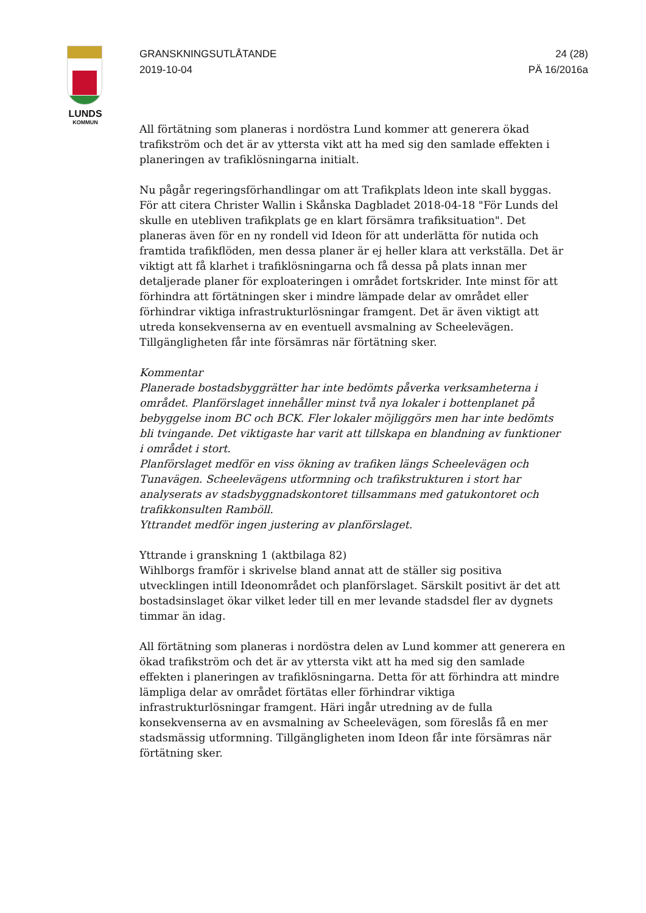LUNDS
KOMMUN
GRANSKNINGSUTLÅTANDE
2019-10-04
24 (28)
PÄ 16/2016a
All förtätning som planeras i nordöstra Lund kommer att generera ökad trafikström och det är av yttersta vikt att ha med sig den samlade effekten i planeringen av trafiklösningarna initialt.
Nu pågår regeringsförhandlingar om att Trafikplats ldeon inte skall byggas. För att citera Christer Wallin i Skånska Dagbladet 2018-04-18 "För Lunds del skulle en utebliven trafikplats ge en klart försämra trafiksituation". Det planeras även för en ny rondell vid Ideon för att underlätta för nutida och framtida trafikflöden, men dessa planer är ej heller klara att verkställa. Det är viktigt att få klarhet i trafiklösningarna och få dessa på plats innan mer detaljerade planer för exploateringen i området fortskrider. Inte minst för att förhindra att förtätningen sker i mindre lämpade delar av området eller förhindrar viktiga infrastrukturlösningar framgent. Det är även viktigt att utreda konsekvenserna av en eventuell avsmalning av Scheelevägen. Tillgängligheten får inte försämras när förtätning sker.
Kommentar
Planerade bostadsbyggrätter har inte bedömts påverka verksamheterna i området. Planförslaget innehåller minst två nya lokaler i bottenplanet på bebyggelse inom BC och BCK. Fler lokaler möjliggörs men har inte bedömts bli tvingande. Det viktigaste har varit att tillskapa en blandning av funktioner i området i stort.
Planförslaget medför en viss ökning av trafiken längs Scheelevägen och Tunavägen. Scheelevägens utformning och trafikstrukturen i stort har analyserats av stadsbyggnadskontoret tillsammans med gatukontoret och trafikkonsulten Ramböll.
Yttrandet medför ingen justering av planförslaget.
Yttrande i granskning 1 (aktbilaga 82)
Wihlborgs framför i skrivelse bland annat att de ställer sig positiva utvecklingen intill Ideonområdet och planförslaget. Särskilt positivt är det att bostadsinslaget ökar vilket leder till en mer levande stadsdel fler av dygnets timmar än idag.
All förtätning som planeras i nordöstra delen av Lund kommer att generera en ökad trafikström och det är av yttersta vikt att ha med sig den samlade effekten i planeringen av trafiklösningarna. Detta för att förhindra att mindre lämpliga delar av området förtätas eller förhindrar viktiga infrastrukturlösningar framgent. Häri ingår utredning av de fulla konsekvenserna av en avsmalning av Scheelevägen, som föreslås få en mer stadsmässig utformning. Tillgängligheten inom Ideon får inte försämras när förtätning sker.